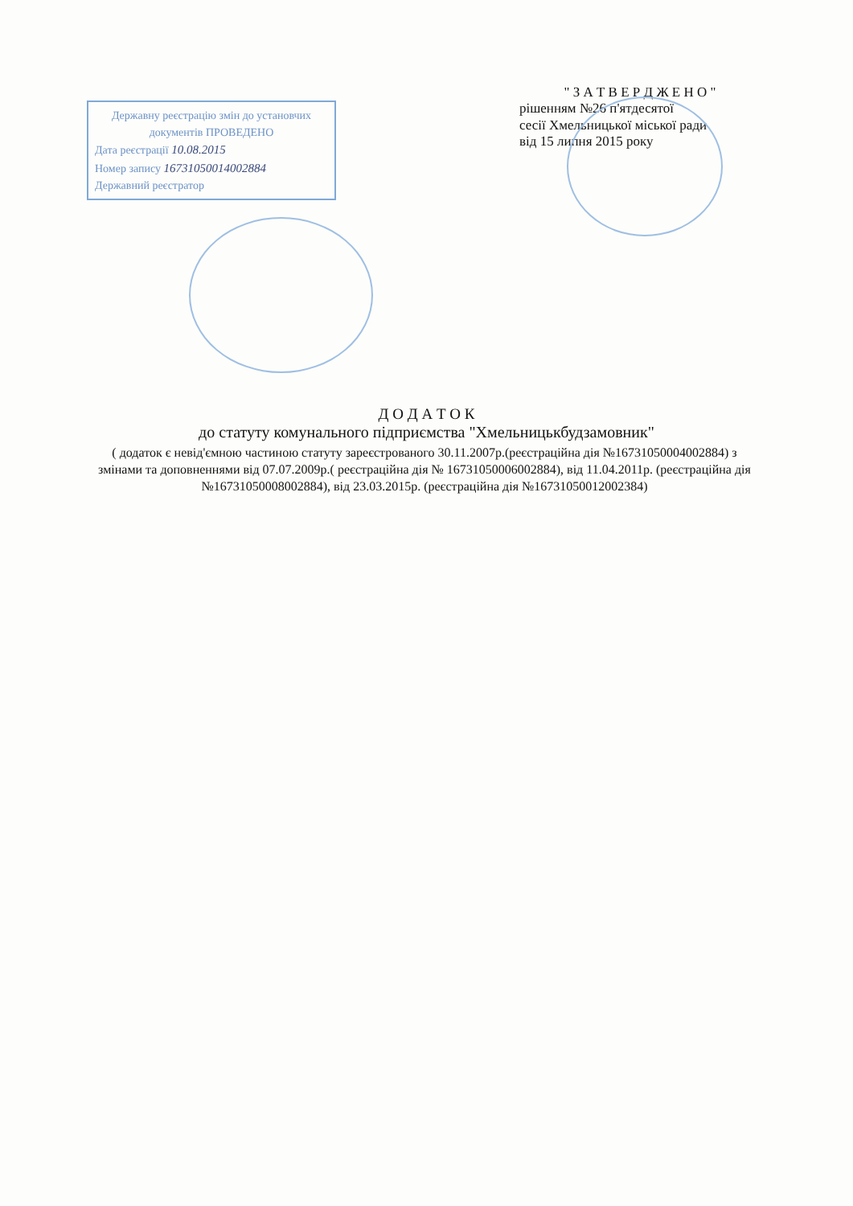Державну реєстрацію змін до установчих документів ПРОВЕДЕНО
Дата реєстрації 10.08.2015
Номер запису 16731050014002884
Державний реєстратор
" З А Т В Е Р Д Ж Е Н О "
рішенням №26 п'ятдесятої
сесії Хмельницької міської ради
від 15 липня 2015 року
Д О Д А Т О К
до статуту комунального підприємства "Хмельницькбудзамовник"
( додаток є невід'ємною частиною статуту зареєстрованого 30.11.2007р.(реєстраційна дія №16731050004002884) з змінами та доповненнями від 07.07.2009р.( реєстраційна дія № 16731050006002884), від 11.04.2011р. (реєстраційна дія №16731050008002884), від 23.03.2015р. (реєстраційна дія №16731050012002384)